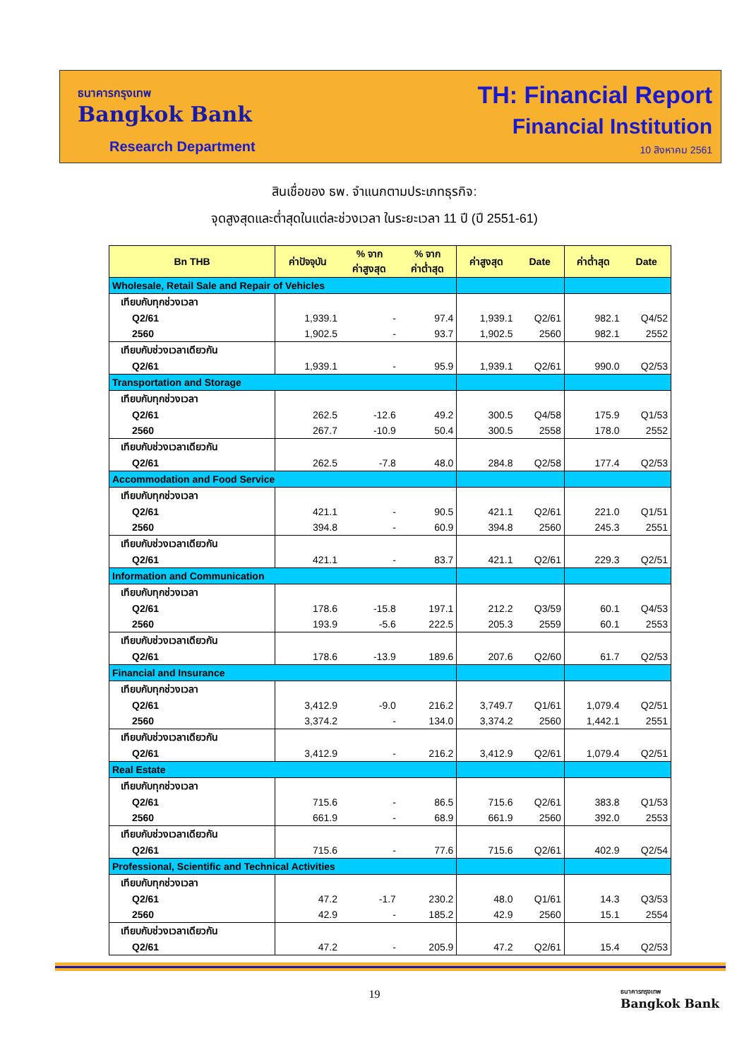ธนาคารกรุงเทพ
Bangkok Bank
Research Department
TH: Financial Report
Financial Institution
10 สิงหาคม 2561
สินเชื่อของ ธพ. จำแนกตามประเภทธุรกิจ:
จุดสูงสุดและต่ำสุดในแต่ละช่วงเวลา ในระยะเวลา 11 ปี (ปี 2551-61)
| Bn THB | ค่าปัจจุบัน | % จาก ค่าสูงสุด | % จาก ค่าต่ำสุด | ค่าสูงสุด | Date | ค่าต่ำสุด | Date |
| --- | --- | --- | --- | --- | --- | --- | --- |
| Wholesale, Retail Sale and Repair of Vehicles | | | | | | | |
| เทียบกับทุกช่วงเวลา | | | | | | | |
| Q2/61 | 1,939.1 | - | 97.4 | 1,939.1 | Q2/61 | 982.1 | Q4/52 |
| 2560 | 1,902.5 | - | 93.7 | 1,902.5 | 2560 | 982.1 | 2552 |
| เทียบกับช่วงเวลาเดียวกัน | | | | | | | |
| Q2/61 | 1,939.1 | - | 95.9 | 1,939.1 | Q2/61 | 990.0 | Q2/53 |
| Transportation and Storage | | | | | | | |
| เทียบกับทุกช่วงเวลา | | | | | | | |
| Q2/61 | 262.5 | -12.6 | 49.2 | 300.5 | Q4/58 | 175.9 | Q1/53 |
| 2560 | 267.7 | -10.9 | 50.4 | 300.5 | 2558 | 178.0 | 2552 |
| เทียบกับช่วงเวลาเดียวกัน | | | | | | | |
| Q2/61 | 262.5 | -7.8 | 48.0 | 284.8 | Q2/58 | 177.4 | Q2/53 |
| Accommodation and Food Service | | | | | | | |
| เทียบกับทุกช่วงเวลา | | | | | | | |
| Q2/61 | 421.1 | - | 90.5 | 421.1 | Q2/61 | 221.0 | Q1/51 |
| 2560 | 394.8 | - | 60.9 | 394.8 | 2560 | 245.3 | 2551 |
| เทียบกับช่วงเวลาเดียวกัน | | | | | | | |
| Q2/61 | 421.1 | - | 83.7 | 421.1 | Q2/61 | 229.3 | Q2/51 |
| Information and Communication | | | | | | | |
| เทียบกับทุกช่วงเวลา | | | | | | | |
| Q2/61 | 178.6 | -15.8 | 197.1 | 212.2 | Q3/59 | 60.1 | Q4/53 |
| 2560 | 193.9 | -5.6 | 222.5 | 205.3 | 2559 | 60.1 | 2553 |
| เทียบกับช่วงเวลาเดียวกัน | | | | | | | |
| Q2/61 | 178.6 | -13.9 | 189.6 | 207.6 | Q2/60 | 61.7 | Q2/53 |
| Financial and Insurance | | | | | | | |
| เทียบกับทุกช่วงเวลา | | | | | | | |
| Q2/61 | 3,412.9 | -9.0 | 216.2 | 3,749.7 | Q1/61 | 1,079.4 | Q2/51 |
| 2560 | 3,374.2 | - | 134.0 | 3,374.2 | 2560 | 1,442.1 | 2551 |
| เทียบกับช่วงเวลาเดียวกัน | | | | | | | |
| Q2/61 | 3,412.9 | - | 216.2 | 3,412.9 | Q2/61 | 1,079.4 | Q2/51 |
| Real Estate | | | | | | | |
| เทียบกับทุกช่วงเวลา | | | | | | | |
| Q2/61 | 715.6 | - | 86.5 | 715.6 | Q2/61 | 383.8 | Q1/53 |
| 2560 | 661.9 | - | 68.9 | 661.9 | 2560 | 392.0 | 2553 |
| เทียบกับช่วงเวลาเดียวกัน | | | | | | | |
| Q2/61 | 715.6 | - | 77.6 | 715.6 | Q2/61 | 402.9 | Q2/54 |
| Professional, Scientific and Technical Activities | | | | | | | |
| เทียบกับทุกช่วงเวลา | | | | | | | |
| Q2/61 | 47.2 | -1.7 | 230.2 | 48.0 | Q1/61 | 14.3 | Q3/53 |
| 2560 | 42.9 | - | 185.2 | 42.9 | 2560 | 15.1 | 2554 |
| เทียบกับช่วงเวลาเดียวกัน | | | | | | | |
| Q2/61 | 47.2 | - | 205.9 | 47.2 | Q2/61 | 15.4 | Q2/53 |
19
ธนาคารกรุงเทพ
Bangkok Bank